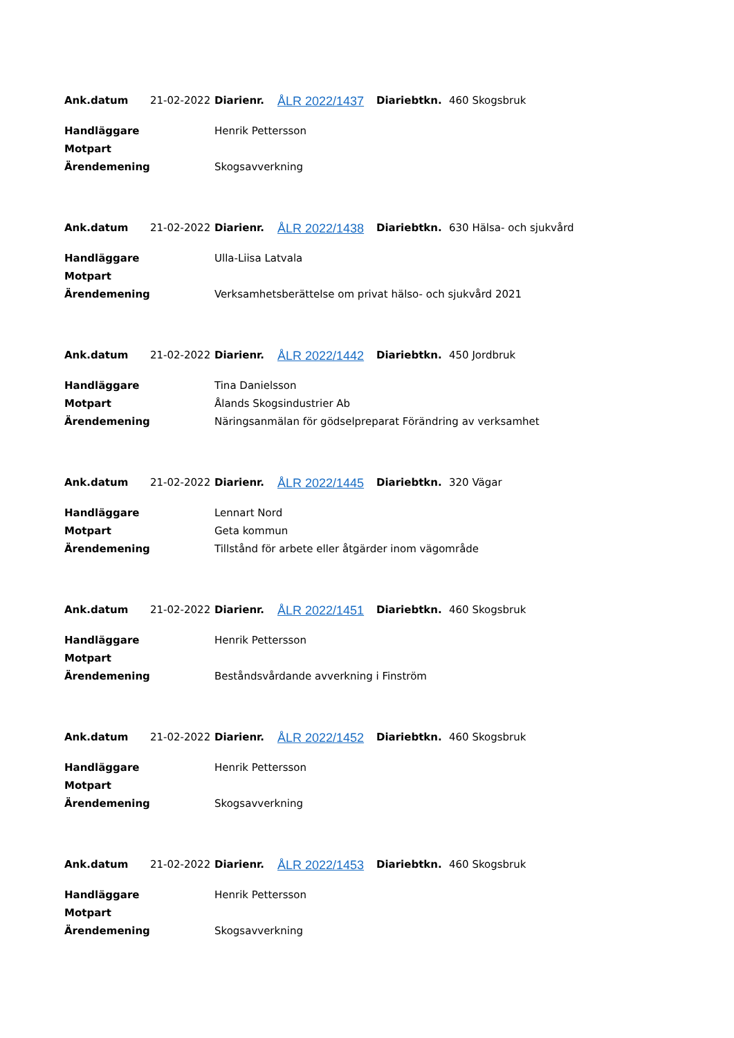| Ank.datum | 21-02-2022 | Diarienr. | ÅLR 2022/1437 | Diariebtkn. | 460 Skogsbruk |
| Handläggare | | Henrik Pettersson | | | |
| Motpart | | | | | |
| Ärendemening | | Skogsavverkning | | | |
| Ank.datum | 21-02-2022 | Diarienr. | ÅLR 2022/1438 | Diariebtkn. | 630 Hälsa- och sjukvård |
| Handläggare | | Ulla-Liisa Latvala | | | |
| Motpart | | | | | |
| Ärendemening | | Verksamhetsberättelse om privat hälso- och sjukvård 2021 | | | |
| Ank.datum | 21-02-2022 | Diarienr. | ÅLR 2022/1442 | Diariebtkn. | 450 Jordbruk |
| Handläggare | | Tina Danielsson | | | |
| Motpart | | Ålands Skogsindustrier Ab | | | |
| Ärendemening | | Näringsanmälan för gödselpreparat Förändring av verksamhet | | | |
| Ank.datum | 21-02-2022 | Diarienr. | ÅLR 2022/1445 | Diariebtkn. | 320 Vägar |
| Handläggare | | Lennart Nord | | | |
| Motpart | | Geta kommun | | | |
| Ärendemening | | Tillstånd för arbete eller åtgärder inom vägområde | | | |
| Ank.datum | 21-02-2022 | Diarienr. | ÅLR 2022/1451 | Diariebtkn. | 460 Skogsbruk |
| Handläggare | | Henrik Pettersson | | | |
| Motpart | | | | | |
| Ärendemening | | Beståndsvårdande avverkning i Finström | | | |
| Ank.datum | 21-02-2022 | Diarienr. | ÅLR 2022/1452 | Diariebtkn. | 460 Skogsbruk |
| Handläggare | | Henrik Pettersson | | | |
| Motpart | | | | | |
| Ärendemening | | Skogsavverkning | | | |
| Ank.datum | 21-02-2022 | Diarienr. | ÅLR 2022/1453 | Diariebtkn. | 460 Skogsbruk |
| Handläggare | | Henrik Pettersson | | | |
| Motpart | | | | | |
| Ärendemening | | Skogsavverkning | | | |